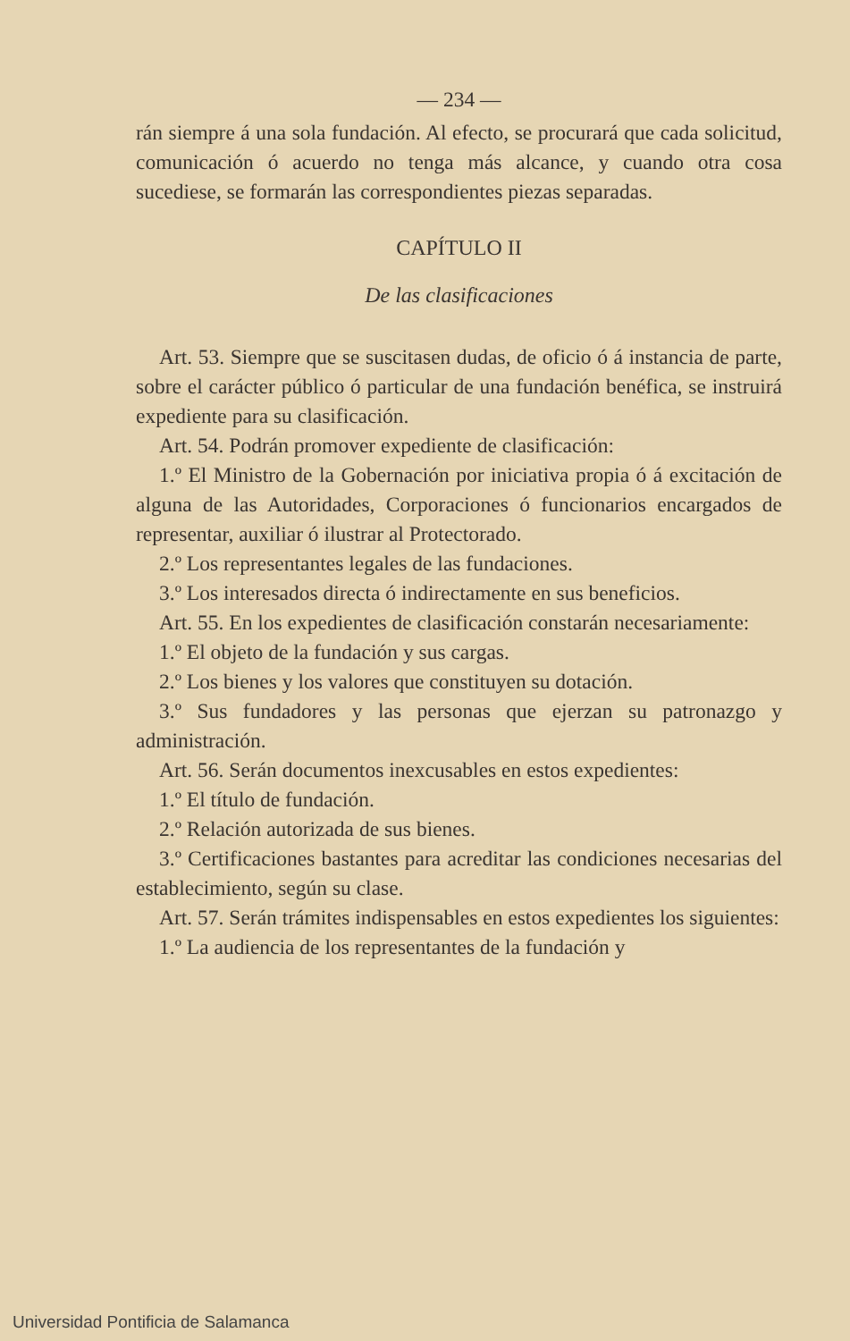— 234 —
rán siempre á una sola fundación. Al efecto, se procurará que cada solicitud, comunicación ó acuerdo no tenga más alcance, y cuando otra cosa sucediese, se formarán las correspondientes piezas separadas.
CAPÍTULO II
De las clasificaciones
Art. 53. Siempre que se suscitasen dudas, de oficio ó á instancia de parte, sobre el carácter público ó particular de una fundación benéfica, se instruirá expediente para su clasificación.
Art. 54. Podrán promover expediente de clasificación:
1.º El Ministro de la Gobernación por iniciativa propia ó á excitación de alguna de las Autoridades, Corporaciones ó funcionarios encargados de representar, auxiliar ó ilustrar al Protectorado.
2.º Los representantes legales de las fundaciones.
3.º Los interesados directa ó indirectamente en sus beneficios.
Art. 55. En los expedientes de clasificación constarán necesariamente:
1.º El objeto de la fundación y sus cargas.
2.º Los bienes y los valores que constituyen su dotación.
3.º Sus fundadores y las personas que ejerzan su patronazgo y administración.
Art. 56. Serán documentos inexcusables en estos expedientes:
1.º El título de fundación.
2.º Relación autorizada de sus bienes.
3.º Certificaciones bastantes para acreditar las condiciones necesarias del establecimiento, según su clase.
Art. 57. Serán trámites indispensables en estos expedientes los siguientes:
1.º La audiencia de los representantes de la fundación y
Universidad Pontificia de Salamanca